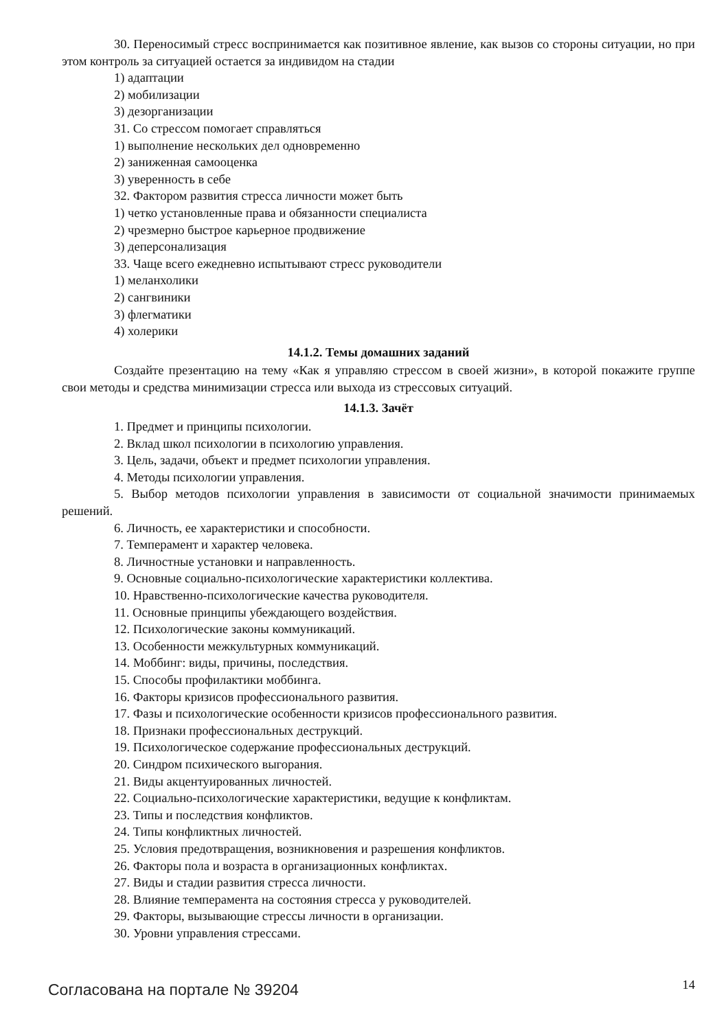30. Переносимый стресс воспринимается как позитивное явление, как вызов со стороны ситуации, но при этом контроль за ситуацией остается за индивидом на стадии
1) адаптации
2) мобилизации
3) дезорганизации
31. Со стрессом помогает справляться
1) выполнение нескольких дел одновременно
2) заниженная самооценка
3) уверенность в себе
32. Фактором развития стресса личности может быть
1) четко установленные права и обязанности специалиста
2) чрезмерно быстрое карьерное продвижение
3) деперсонализация
33. Чаще всего ежедневно испытывают стресс руководители
1) меланхолики
2) сангвиники
3) флегматики
4) холерики
14.1.2. Темы домашних заданий
Создайте презентацию на тему «Как я управляю стрессом в своей жизни», в которой покажите группе свои методы и средства минимизации стресса или выхода из стрессовых ситуаций.
14.1.3. Зачёт
1. Предмет и принципы психологии.
2. Вклад школ психологии в психологию управления.
3. Цель, задачи, объект и предмет психологии управления.
4. Методы психологии управления.
5. Выбор методов психологии управления в зависимости от социальной значимости принимаемых решений.
6. Личность, ее характеристики и способности.
7. Темперамент и характер человека.
8. Личностные установки и направленность.
9. Основные социально-психологические характеристики коллектива.
10. Нравственно-психологические качества руководителя.
11. Основные принципы убеждающего воздействия.
12. Психологические законы коммуникаций.
13. Особенности межкультурных коммуникаций.
14. Моббинг: виды, причины, последствия.
15. Способы профилактики моббинга.
16. Факторы кризисов профессионального развития.
17. Фазы и психологические особенности кризисов профессионального развития.
18. Признаки профессиональных деструкций.
19. Психологическое содержание профессиональных деструкций.
20. Синдром психического выгорания.
21. Виды акцентуированных личностей.
22. Социально-психологические характеристики, ведущие к конфликтам.
23. Типы и последствия конфликтов.
24. Типы конфликтных личностей.
25. Условия предотвращения, возникновения и разрешения конфликтов.
26. Факторы пола и возраста в организационных конфликтах.
27. Виды и стадии развития стресса личности.
28. Влияние темперамента на состояния стресса у руководителей.
29. Факторы, вызывающие стрессы личности в организации.
30. Уровни управления стрессами.
Согласована на портале № 39204 14